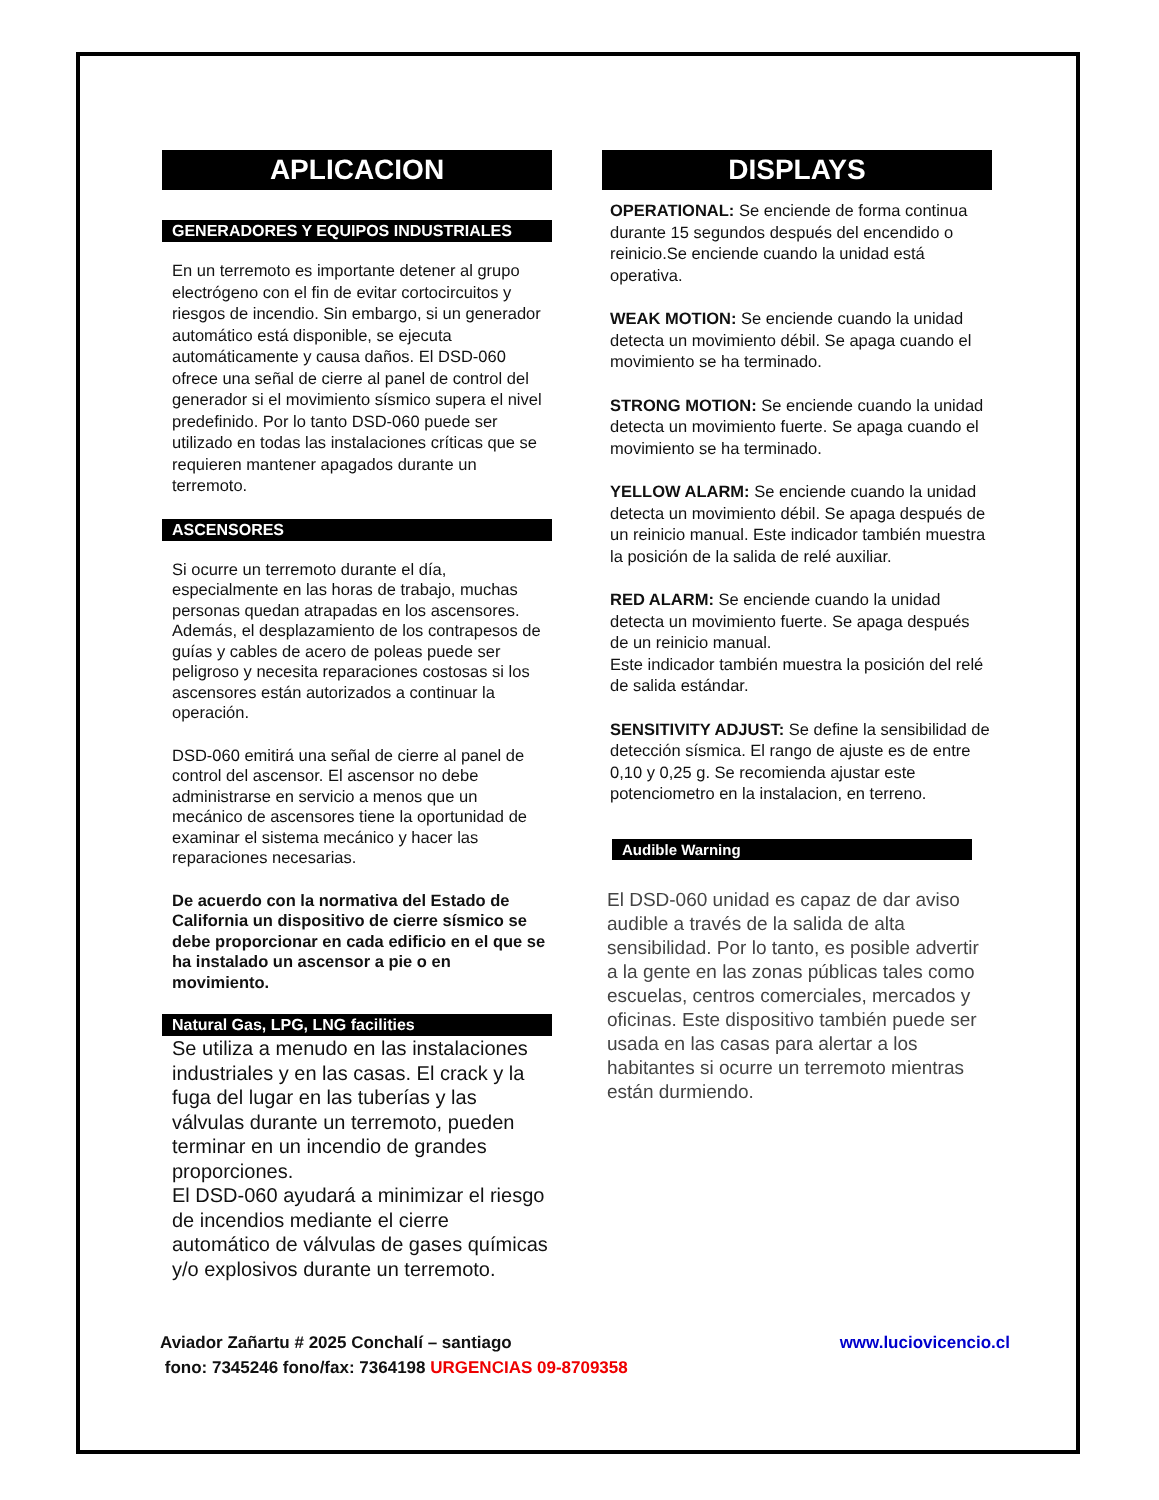APLICACION
GENERADORES Y EQUIPOS INDUSTRIALES
En un terremoto es importante detener al grupo electrógeno con el fin de evitar cortocircuitos y riesgos de incendio. Sin embargo, si un generador automático está disponible, se ejecuta automáticamente y causa daños. El DSD-060 ofrece una señal de cierre al panel de control del generador si el movimiento sísmico supera el nivel predefinido. Por lo tanto DSD-060 puede ser utilizado en todas las instalaciones críticas que se requieren mantener apagados durante un terremoto.
ASCENSORES
Si ocurre un terremoto durante el día, especialmente en las horas de trabajo, muchas personas quedan atrapadas en los ascensores. Además, el desplazamiento de los contrapesos de guías y cables de acero de poleas puede ser peligroso y necesita reparaciones costosas si los ascensores están autorizados a continuar la operación.
DSD-060 emitirá una señal de cierre al panel de control del ascensor. El ascensor no debe administrarse en servicio a menos que un mecánico de ascensores tiene la oportunidad de examinar el sistema mecánico y hacer las reparaciones necesarias.
De acuerdo con la normativa del Estado de California un dispositivo de cierre sísmico se debe proporcionar en cada edificio en el que se ha instalado un ascensor a pie o en movimiento.
Natural Gas, LPG, LNG facilities
Se utiliza a menudo en las instalaciones industriales y en las casas. El crack y la fuga del lugar en las tuberías y las válvulas durante un terremoto, pueden terminar en un incendio de grandes proporciones.
El DSD-060 ayudará a minimizar el riesgo de incendios mediante el cierre automático de válvulas de gases químicas y/o explosivos durante un terremoto.
DISPLAYS
OPERATIONAL: Se enciende de forma continua durante 15 segundos después del encendido o reinicio.Se enciende cuando la unidad está operativa.
WEAK MOTION: Se enciende cuando la unidad detecta un movimiento débil. Se apaga cuando el movimiento se ha terminado.
STRONG MOTION: Se enciende cuando la unidad detecta un movimiento fuerte. Se apaga cuando el movimiento se ha terminado.
YELLOW ALARM: Se enciende cuando la unidad detecta un movimiento débil. Se apaga después de un reinicio manual. Este indicador también muestra la posición de la salida de relé auxiliar.
RED ALARM: Se enciende cuando la unidad detecta un movimiento fuerte. Se apaga después de un reinicio manual.
Este indicador también muestra la posición del relé de salida estándar.
SENSITIVITY ADJUST: Se define la sensibilidad de detección sísmica. El rango de ajuste es de entre 0,10 y 0,25 g. Se recomienda ajustar este potenciometro en la instalacion, en terreno.
Audible Warning
El DSD-060 unidad es capaz de dar aviso audible a través de la salida de alta sensibilidad. Por lo tanto, es posible advertir a la gente en las zonas públicas tales como escuelas, centros comerciales, mercados y oficinas. Este dispositivo también puede ser usada en las casas para alertar a los habitantes si ocurre un terremoto mientras están durmiendo.
Aviador Zañartu # 2025 Conchalí – santiago www.luciovicencio.cl
fono: 7345246 fono/fax: 7364198 URGENCIAS 09-8709358